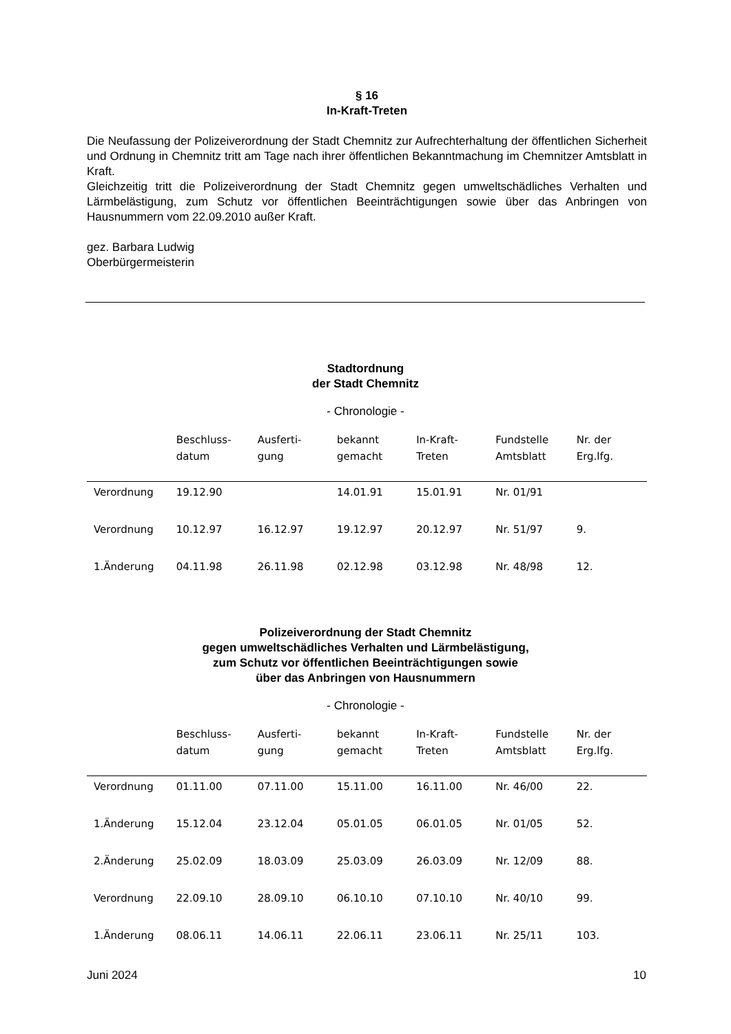§ 16
In-Kraft-Treten
Die Neufassung der Polizeiverordnung der Stadt Chemnitz zur Aufrechterhaltung der öffentlichen Sicherheit und Ordnung in Chemnitz tritt am Tage nach ihrer öffentlichen Bekanntmachung im Chemnitzer Amtsblatt in Kraft.
Gleichzeitig tritt die Polizeiverordnung der Stadt Chemnitz gegen umweltschädliches Verhalten und Lärmbelästigung, zum Schutz vor öffentlichen Beeinträchtigungen sowie über das Anbringen von Hausnummern vom 22.09.2010 außer Kraft.
gez. Barbara Ludwig
Oberbürgermeisterin
Stadtordnung
der Stadt Chemnitz
- Chronologie -
| | Beschluss- datum | Ausferti- gung | bekannt gemacht | In-Kraft- Treten | Fundstelle Amtsblatt | Nr. der Erg.lfg. |
| --- | --- | --- | --- | --- | --- | --- |
| Verordnung | 19.12.90 | | 14.01.91 | 15.01.91 | Nr. 01/91 | |
| Verordnung | 10.12.97 | 16.12.97 | 19.12.97 | 20.12.97 | Nr. 51/97 | 9. |
| 1.Änderung | 04.11.98 | 26.11.98 | 02.12.98 | 03.12.98 | Nr. 48/98 | 12. |
Polizeiverordnung der Stadt Chemnitz
gegen umweltschädliches Verhalten und Lärmbelästigung,
zum Schutz vor öffentlichen Beeinträchtigungen sowie
über das Anbringen von Hausnummern
- Chronologie -
| | Beschluss- datum | Ausferti- gung | bekannt gemacht | In-Kraft- Treten | Fundstelle Amtsblatt | Nr. der Erg.lfg. |
| --- | --- | --- | --- | --- | --- | --- |
| Verordnung | 01.11.00 | 07.11.00 | 15.11.00 | 16.11.00 | Nr. 46/00 | 22. |
| 1.Änderung | 15.12.04 | 23.12.04 | 05.01.05 | 06.01.05 | Nr. 01/05 | 52. |
| 2.Änderung | 25.02.09 | 18.03.09 | 25.03.09 | 26.03.09 | Nr. 12/09 | 88. |
| Verordnung | 22.09.10 | 28.09.10 | 06.10.10 | 07.10.10 | Nr. 40/10 | 99. |
| 1.Änderung | 08.06.11 | 14.06.11 | 22.06.11 | 23.06.11 | Nr. 25/11 | 103. |
Juni 2024 10